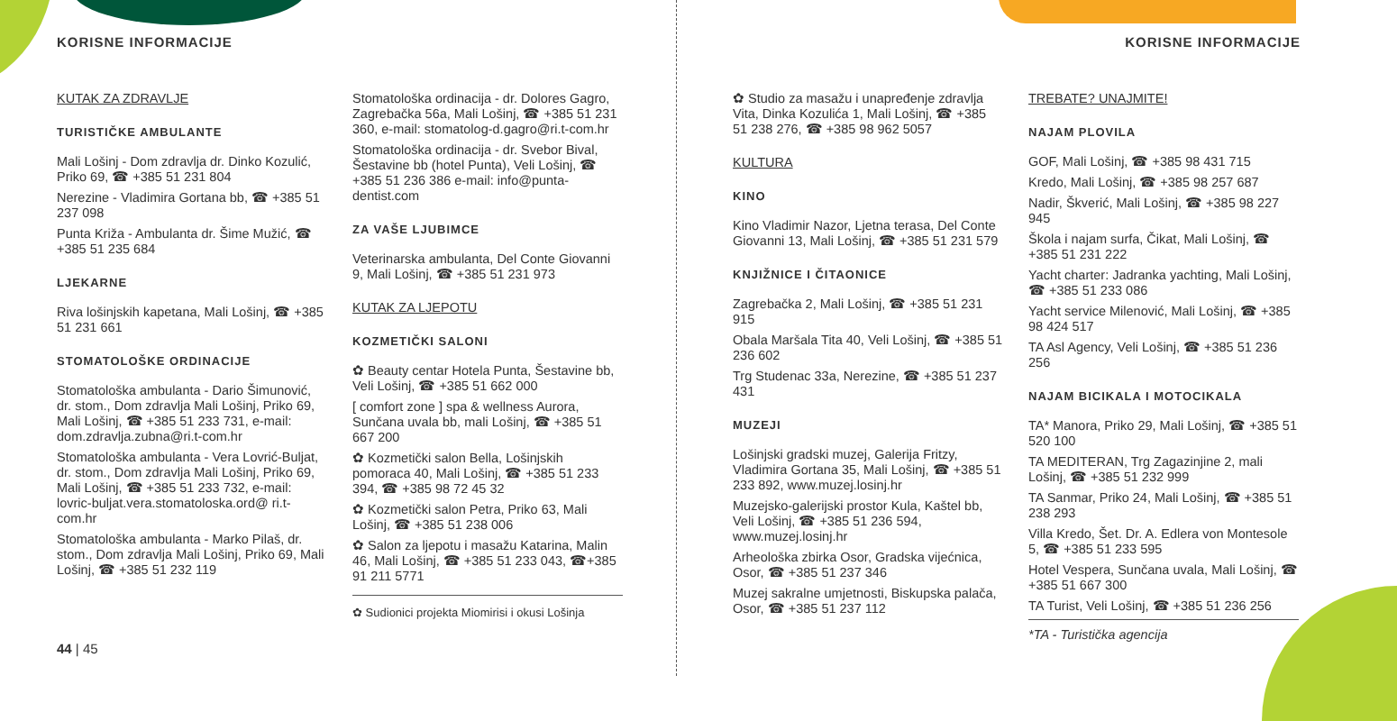KORISNE INFORMACIJE
KUTAK ZA ZDRAVLJE
TURISTIČKE AMBULANTE
Mali Lošinj - Dom zdravlja dr. Dinko Kozulić, Priko 69, ☎ +385 51 231 804
Nerezine - Vladimira Gortana bb, ☎ +385 51 237 098
Punta Križa - Ambulanta dr. Šime Mužić, ☎ +385 51 235 684
LJEKARNE
Riva lošinjskih kapetana, Mali Lošinj, ☎ +385 51 231 661
STOMATOLOŠKE ORDINACIJE
Stomatološka ambulanta - Dario Šimunović, dr. stom., Dom zdravlja Mali Lošinj, Priko 69, Mali Lošinj, ☎ +385 51 233 731, e-mail: dom.zdravlja.zubna@ri.t-com.hr
Stomatološka ambulanta - Vera Lovrić-Buljat, dr. stom., Dom zdravlja Mali Lošinj, Priko 69, Mali Lošinj, ☎ +385 51 233 732, e-mail: lovric-buljat.vera.stomatoloska.ord@ ri.t-com.hr
Stomatološka ambulanta - Marko Pilaš, dr. stom., Dom zdravlja Mali Lošinj, Priko 69, Mali Lošinj, ☎ +385 51 232 119
44 | 45
Stomatološka ordinacija - dr. Dolores Gagro, Zagrebačka 56a, Mali Lošinj, ☎ +385 51 231 360, e-mail: stomatolog-d.gagro@ri.t-com.hr
Stomatološka ordinacija - dr. Svebor Bival, Šestavine bb (hotel Punta), Veli Lošinj, ☎ +385 51 236 386 e-mail: info@punta-dentist.com
ZA VAŠE LJUBIMCE
Veterinarska ambulanta, Del Conte Giovanni 9, Mali Lošinj, ☎ +385 51 231 973
KUTAK ZA LJEPOTU
KOZMETIČKI SALONI
✿ Beauty centar Hotela Punta, Šestavine bb, Veli Lošinj, ☎ +385 51 662 000
[ comfort zone ] spa & wellness Aurora, Sunčana uvala bb, mali Lošinj, ☎ +385 51 667 200
✿ Kozmetički salon Bella, Lošinjskih pomoraca 40, Mali Lošinj, ☎ +385 51 233 394, ☎ +385 98 72 45 32
✿ Kozmetički salon Petra, Priko 63, Mali Lošinj, ☎ +385 51 238 006
✿ Salon za ljepotu i masažu Katarina, Malin 46, Mali Lošinj, ☎ +385 51 233 043, ☎+385 91 211 5771
✿ Sudionici projekta Miomirisi i okusi Lošinja
KORISNE INFORMACIJE
✿ Studio za masažu i unapređenje zdravlja Vita, Dinka Kozulića 1, Mali Lošinj, ☎ +385 51 238 276, ☎ +385 98 962 5057
KULTURA
KINO
Kino Vladimir Nazor, Ljetna terasa, Del Conte Giovanni 13, Mali Lošinj, ☎ +385 51 231 579
KNJIŽNICE I ČITAONICE
Zagrebačka 2, Mali Lošinj, ☎ +385 51 231 915
Obala Maršala Tita 40, Veli Lošinj, ☎ +385 51 236 602
Trg Studenac 33a, Nerezine, ☎ +385 51 237 431
MUZEJI
Lošinjski gradski muzej, Galerija Fritzy, Vladimira Gortana 35, Mali Lošinj, ☎ +385 51 233 892, www.muzej.losinj.hr
Muzejsko-galerijski prostor Kula, Kaštel bb, Veli Lošinj, ☎ +385 51 236 594, www.muzej.losinj.hr
Arheološka zbirka Osor, Gradska vijećnica, Osor, ☎ +385 51 237 346
Muzej sakralne umjetnosti, Biskupska palača, Osor, ☎ +385 51 237 112
TREBATE? UNAJMITE!
NAJAM PLOVILA
GOF, Mali Lošinj, ☎ +385 98 431 715
Kredo, Mali Lošinj, ☎ +385 98 257 687
Nadir, Škverić, Mali Lošinj, ☎ +385 98 227 945
Škola i najam surfa, Čikat, Mali Lošinj, ☎ +385 51 231 222
Yacht charter: Jadranka yachting, Mali Lošinj, ☎ +385 51 233 086
Yacht service Milenović, Mali Lošinj, ☎ +385 98 424 517
TA Asl Agency, Veli Lošinj, ☎ +385 51 236 256
NAJAM BICIKALA I MOTOCIKALA
TA* Manora, Priko 29, Mali Lošinj, ☎ +385 51 520 100
TA MEDITERAN, Trg Zagazinjine 2, mali Lošinj, ☎ +385 51 232 999
TA Sanmar, Priko 24, Mali Lošinj, ☎ +385 51 238 293
Villa Kredo, Šet. Dr. A. Edlera von Montesole 5, ☎ +385 51 233 595
Hotel Vespera, Sunčana uvala, Mali Lošinj, ☎ +385 51 667 300
TA Turist, Veli Lošinj, ☎ +385 51 236 256
*TA - Turistička agencija